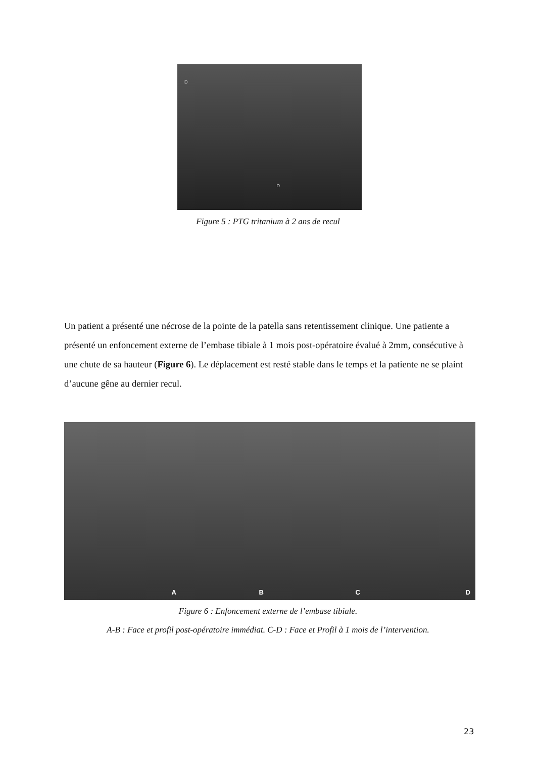D
D
Figure 5 : PTG tritanium à 2 ans de recul
Un patient a présenté une nécrose de la pointe de la patella sans retentissement clinique. Une patiente a présenté un enfoncement externe de l’embase tibiale à 1 mois post-opératoire évalué à 2mm, consécutive à une chute de sa hauteur (Figure 6). Le déplacement est resté stable dans le temps et la patiente ne se plaint d’aucune gêne au dernier recul.
A
B
C
D
Figure 6 : Enfoncement externe de l’embase tibiale.
A-B : Face et profil post-opératoire immédiat. C-D : Face et Profil à 1 mois de l’intervention.
23